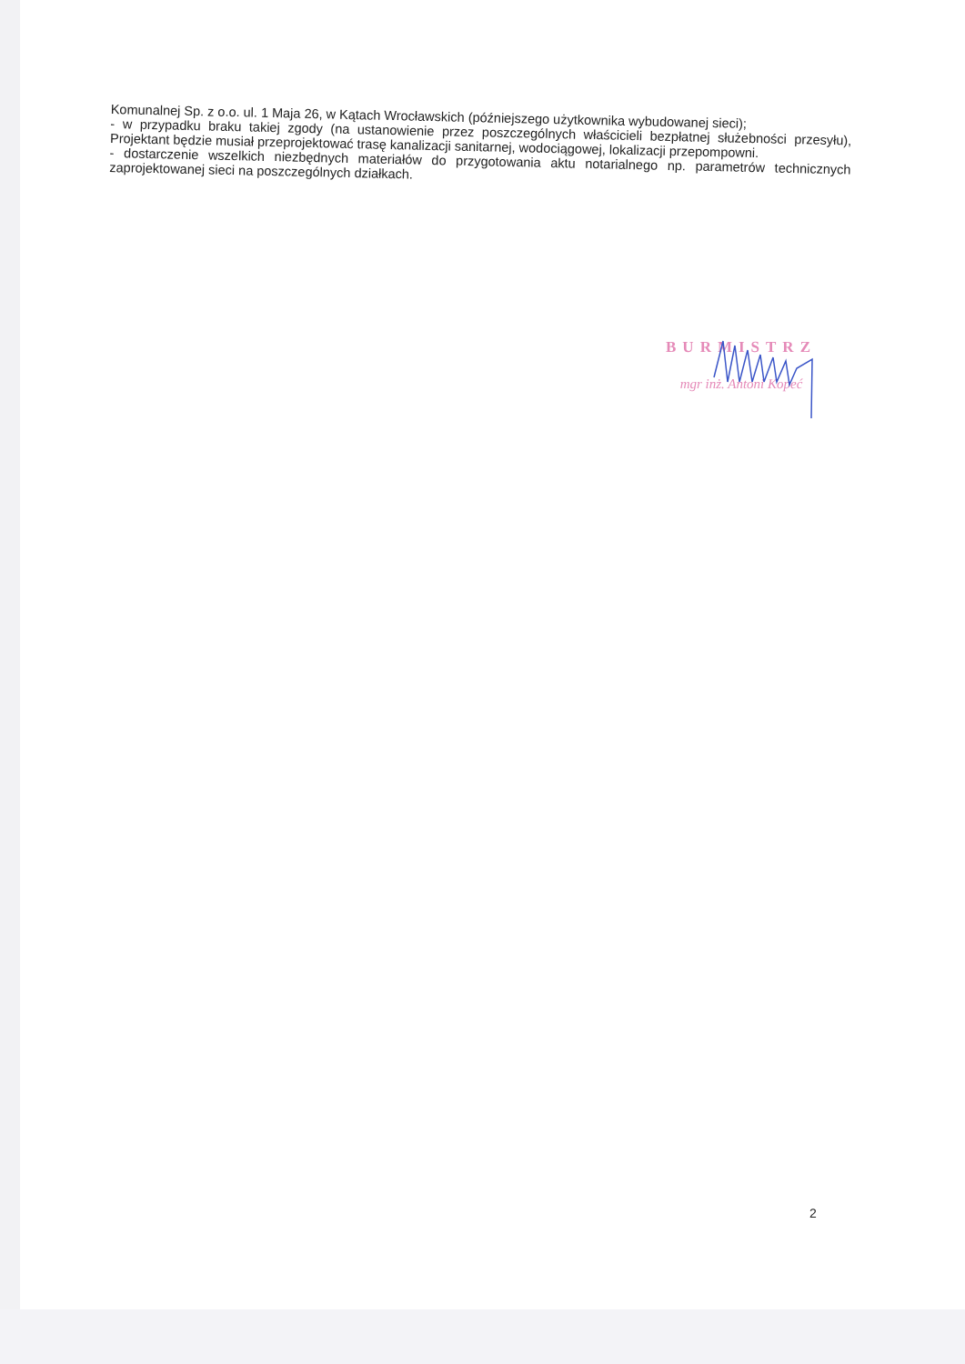Komunalnej Sp. z o.o. ul. 1 Maja 26, w Kątach Wrocławskich (późniejszego użytkownika wybudowanej sieci);
- w przypadku braku takiej zgody (na ustanowienie przez poszczególnych właścicieli bezpłatnej służebności przesyłu), Projektant będzie musiał przeprojektować trasę kanalizacji sanitarnej, wodociągowej, lokalizacji przepompowni.
- dostarczenie wszelkich niezbędnych materiałów do przygotowania aktu notarialnego np. parametrów technicznych zaprojektowanej sieci na poszczególnych działkach.
BURMISTRZ
mgr inż. Antoni Kopeć
2